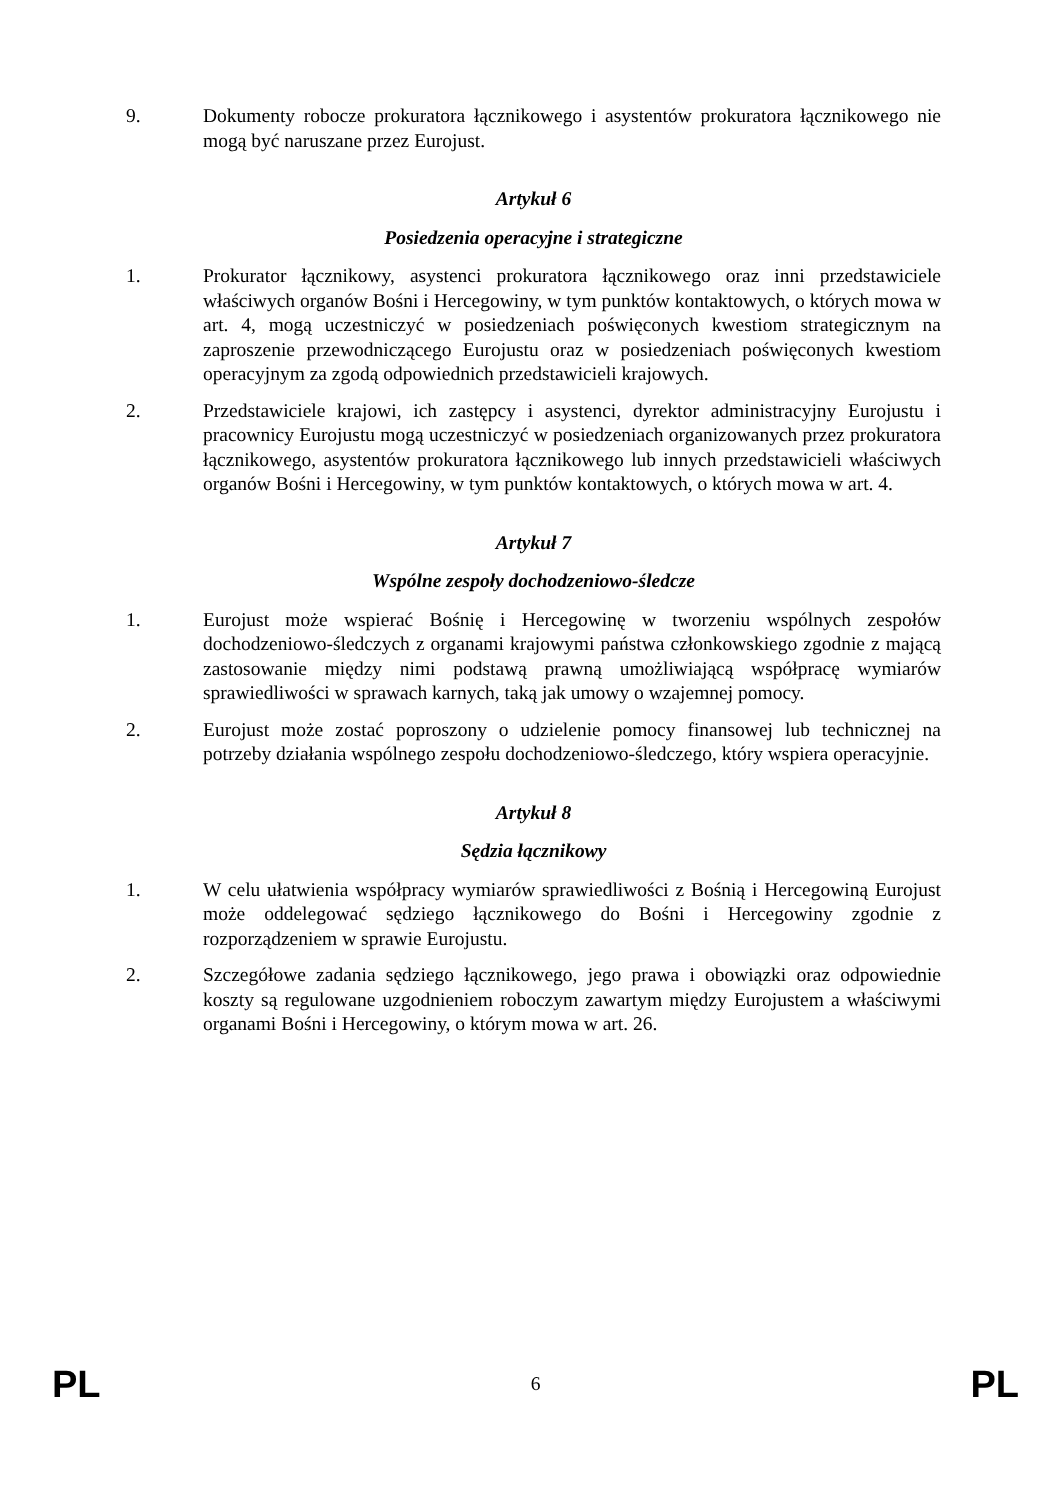9. Dokumenty robocze prokuratora łącznikowego i asystentów prokuratora łącznikowego nie mogą być naruszane przez Eurojust.
Artykuł 6
Posiedzenia operacyjne i strategiczne
1. Prokurator łącznikowy, asystenci prokuratora łącznikowego oraz inni przedstawiciele właściwych organów Bośni i Hercegowiny, w tym punktów kontaktowych, o których mowa w art. 4, mogą uczestniczyć w posiedzeniach poświęconych kwestiom strategicznym na zaproszenie przewodniczącego Eurojustu oraz w posiedzeniach poświęconych kwestiom operacyjnym za zgodą odpowiednich przedstawicieli krajowych.
2. Przedstawiciele krajowi, ich zastępcy i asystenci, dyrektor administracyjny Eurojustu i pracownicy Eurojustu mogą uczestniczyć w posiedzeniach organizowanych przez prokuratora łącznikowego, asystentów prokuratora łącznikowego lub innych przedstawicieli właściwych organów Bośni i Hercegowiny, w tym punktów kontaktowych, o których mowa w art. 4.
Artykuł 7
Wspólne zespoły dochodzeniowo-śledcze
1. Eurojust może wspierać Bośnię i Hercegowinę w tworzeniu wspólnych zespołów dochodzeniowo-śledczych z organami krajowymi państwa członkowskiego zgodnie z mającą zastosowanie między nimi podstawą prawną umożliwiającą współpracę wymiarów sprawiedliwości w sprawach karnych, taką jak umowy o wzajemnej pomocy.
2. Eurojust może zostać poproszony o udzielenie pomocy finansowej lub technicznej na potrzeby działania wspólnego zespołu dochodzeniowo-śledczego, który wspiera operacyjnie.
Artykuł 8
Sędzia łącznikowy
1. W celu ułatwienia współpracy wymiarów sprawiedliwości z Bośnią i Hercegowiną Eurojust może oddelegować sędziego łącznikowego do Bośni i Hercegowiny zgodnie z rozporządzeniem w sprawie Eurojustu.
2. Szczegółowe zadania sędziego łącznikowego, jego prawa i obowiązki oraz odpowiednie koszty są regulowane uzgodnieniem roboczym zawartym między Eurojustem a właściwymi organami Bośni i Hercegowiny, o którym mowa w art. 26.
PL 6 PL